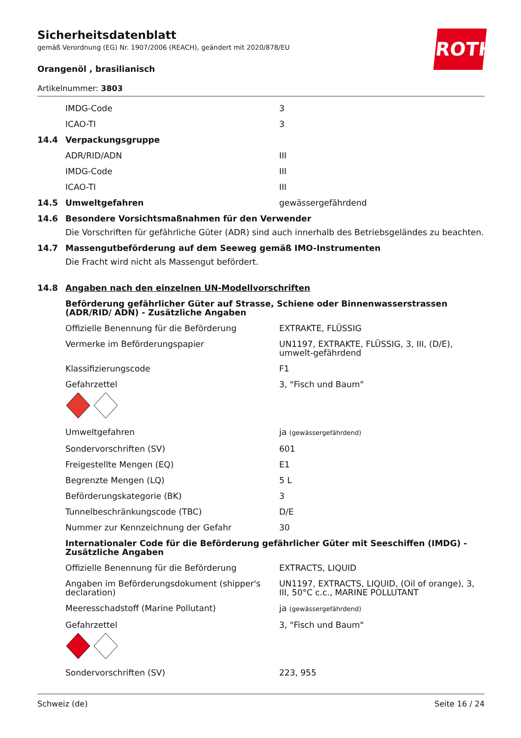Sicherheitsdatenblatt
gemäß Verordnung (EG) Nr. 1907/2006 (REACH), geändert mit 2020/878/EU
Orangenöl , brasilianisch
Artikelnummer: 3803
ROTH
| | IMDG-Code | 3 |
| | ICAO-TI | 3 |
| 14.4 | Verpackungsgruppe | |
| | ADR/RID/ADN | III |
| | IMDG-Code | III |
| | ICAO-TI | III |
| 14.5 | Umweltgefahren | gewässergefährdend |
| 14.6 | Besondere Vorsichtsmaßnahmen für den Verwender Die Vorschriften für gefährliche Güter (ADR) sind auch innerhalb des Betriebsgeländes zu beachten. | |
| 14.7 | Massengutbeförderung auf dem Seeweg gemäß IMO-Instrumenten Die Fracht wird nicht als Massengut befördert. | |
| 14.8 | Angaben nach den einzelnen UN-Modellvorschriften | |
| | Beförderung gefährlicher Güter auf Strasse, Schiene oder Binnenwasserstrassen (ADR/RID/ ADN) - Zusätzliche Angaben | |
| | Offizielle Benennung für die Beförderung | EXTRAKTE, FLÜSSIG |
| | Vermerke im Beförderungspapier | UN1197, EXTRAKTE, FLÜSSIG, 3, III, (D/E), umwelt-gefährdend |
| | Klassifizierungscode | F1 |
| | Gefahrzettel | 3, "Fisch und Baum" |
| | Umweltgefahren | ja (gewässergefährdend) |
| | Sondervorschriften (SV) | 601 |
| | Freigestellte Mengen (EQ) | E1 |
| | Begrenzte Mengen (LQ) | 5 L |
| | Beförderungskategorie (BK) | 3 |
| | Tunnelbeschränkungscode (TBC) | D/E |
| | Nummer zur Kennzeichnung der Gefahr | 30 |
| | Internationaler Code für die Beförderung gefährlicher Güter mit Seeschiffen (IMDG) - Zusätzliche Angaben | |
| | Offizielle Benennung für die Beförderung | EXTRACTS, LIQUID |
| | Angaben im Beförderungsdokument (shipper's declaration) | UN1197, EXTRACTS, LIQUID, (Oil of orange), 3, III, 50°C c.c., MARINE POLLUTANT |
| | Meeresschadstoff (Marine Pollutant) | ja (gewässergefährdend) |
| | Gefahrzettel | 3, "Fisch und Baum" |
| | Sondervorschriften (SV) | 223, 955 |
Schweiz (de) Seite 16 / 24